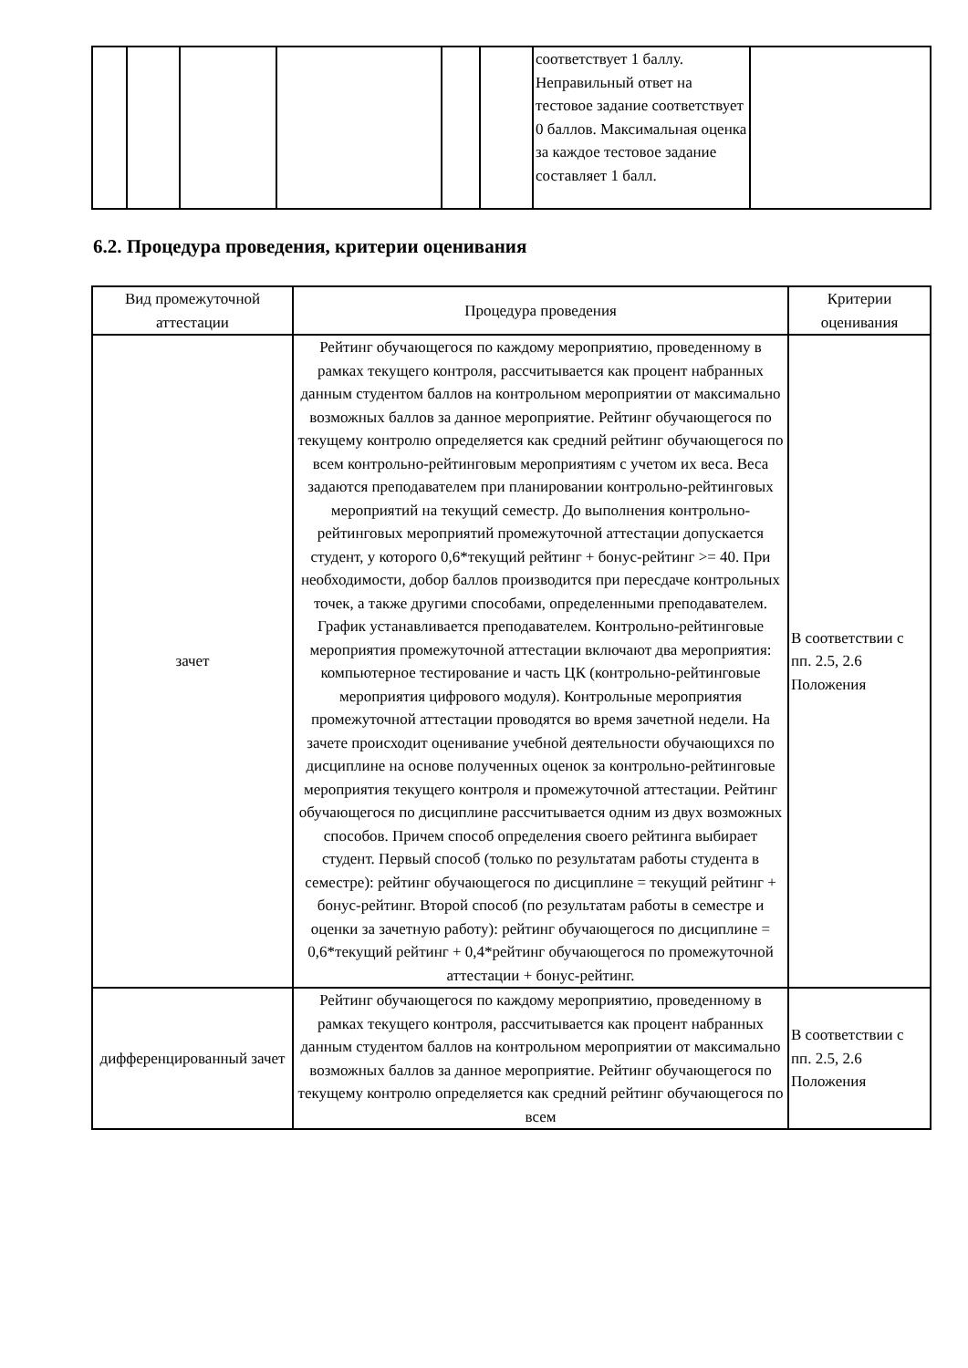| | | | | | | соответствует 1 баллу. Неправильный ответ на тестовое задание соответствует 0 баллов. Максимальная оценка за каждое тестовое задание составляет 1 балл. | |
6.2. Процедура проведения, критерии оценивания
| Вид промежуточной аттестации | Процедура проведения | Критерии оценивания |
| --- | --- | --- |
| зачет | Рейтинг обучающегося по каждому мероприятию, проведенному в рамках текущего контроля, рассчитывается как процент набранных данным студентом баллов на контрольном мероприятии от максимально возможных баллов за данное мероприятие. Рейтинг обучающегося по текущему контролю определяется как средний рейтинг обучающегося по всем контрольно-рейтинговым мероприятиям с учетом их веса. Веса задаются преподавателем при планировании контрольно-рейтинговых мероприятий на текущий семестр. До выполнения контрольно-рейтинговых мероприятий промежуточной аттестации допускается студент, у которого 0,6*текущий рейтинг + бонус-рейтинг >= 40. При необходимости, добор баллов производится при пересдаче контрольных точек, а также другими способами, определенными преподавателем. График устанавливается преподавателем. Контрольно-рейтинговые мероприятия промежуточной аттестации включают два мероприятия: компьютерное тестирование и часть ЦК (контрольно-рейтинговые мероприятия цифрового модуля). Контрольные мероприятия промежуточной аттестации проводятся во время зачетной недели. На зачете происходит оценивание учебной деятельности обучающихся по дисциплине на основе полученных оценок за контрольно-рейтинговые мероприятия текущего контроля и промежуточной аттестации. Рейтинг обучающегося по дисциплине рассчитывается одним из двух возможных способов. Причем способ определения своего рейтинга выбирает студент. Первый способ (только по результатам работы студента в семестре): рейтинг обучающегося по дисциплине = текущий рейтинг + бонус-рейтинг. Второй способ (по результатам работы в семестре и оценки за зачетную работу): рейтинг обучающегося по дисциплине = 0,6*текущий рейтинг + 0,4*рейтинг обучающегося по промежуточной аттестации + бонус-рейтинг. | В соответствии с пп. 2.5, 2.6 Положения |
| дифференцированный зачет | Рейтинг обучающегося по каждому мероприятию, проведенному в рамках текущего контроля, рассчитывается как процент набранных данным студентом баллов на контрольном мероприятии от максимально возможных баллов за данное мероприятие. Рейтинг обучающегося по текущему контролю определяется как средний рейтинг обучающегося по всем | В соответствии с пп. 2.5, 2.6 Положения |